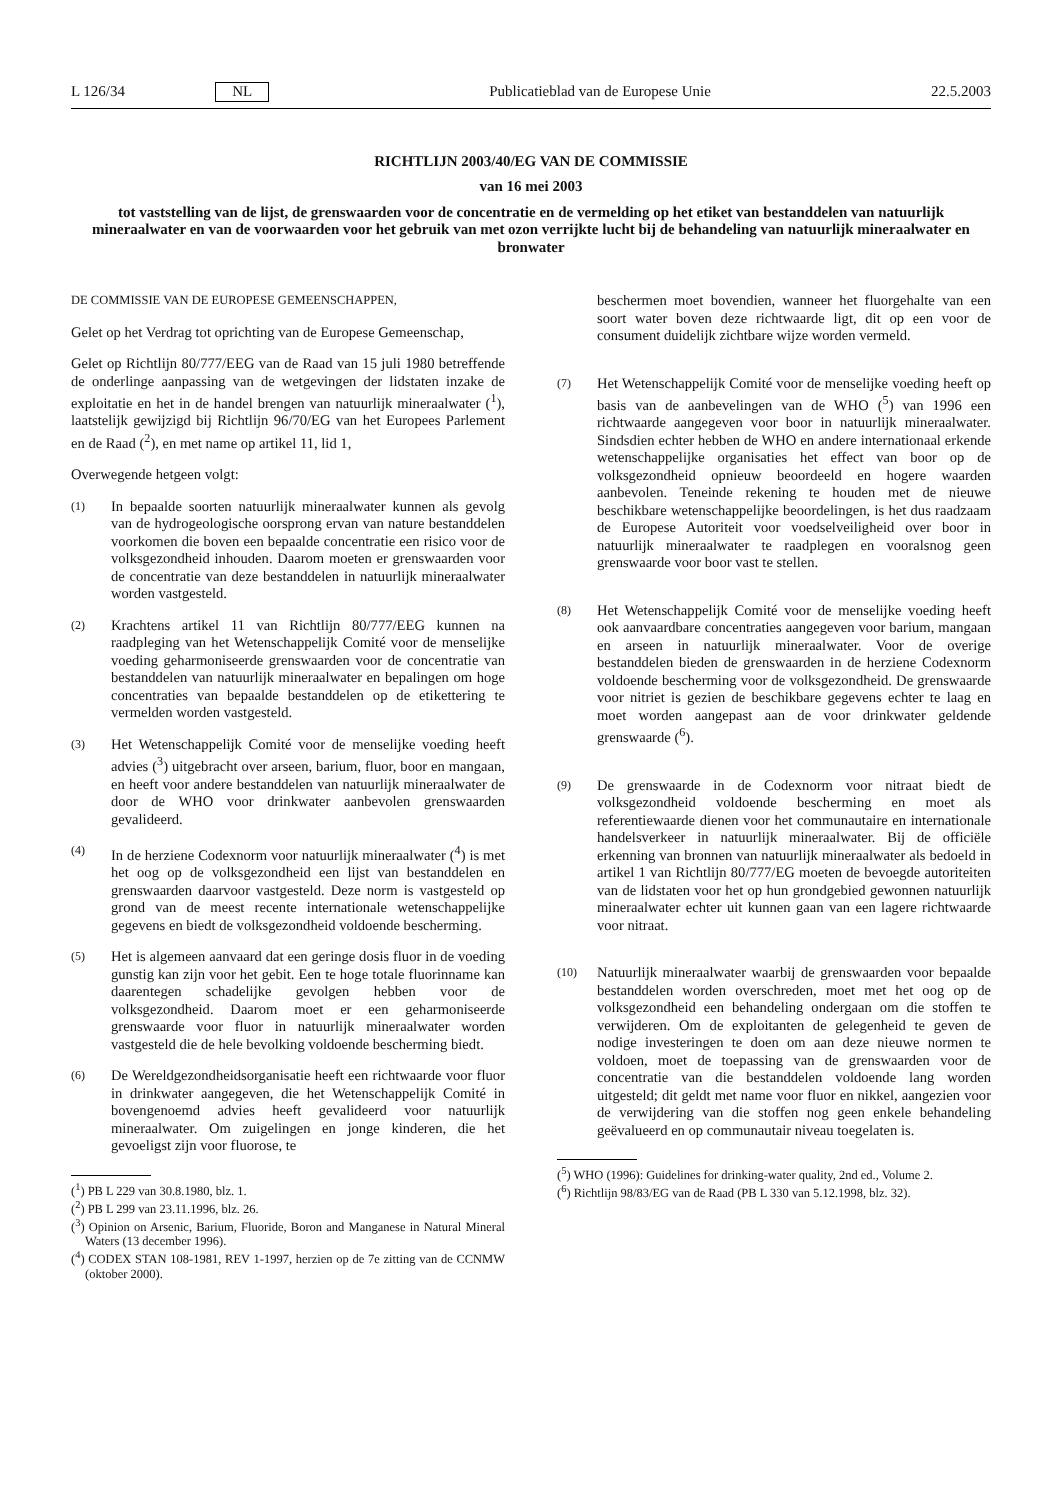L 126/34 NL Publicatieblad van de Europese Unie 22.5.2003
RICHTLIJN 2003/40/EG VAN DE COMMISSIE
van 16 mei 2003
tot vaststelling van de lijst, de grenswaarden voor de concentratie en de vermelding op het etiket van bestanddelen van natuurlijk mineraalwater en van de voorwaarden voor het gebruik van met ozon verrijkte lucht bij de behandeling van natuurlijk mineraalwater en bronwater
DE COMMISSIE VAN DE EUROPESE GEMEENSCHAPPEN,
Gelet op het Verdrag tot oprichting van de Europese Gemeenschap,
Gelet op Richtlijn 80/777/EEG van de Raad van 15 juli 1980 betreffende de onderlinge aanpassing van de wetgevingen der lidstaten inzake de exploitatie en het in de handel brengen van natuurlijk mineraalwater (<sup>1</sup>), laatstelijk gewijzigd bij Richtlijn 96/70/EG van het Europees Parlement en de Raad (<sup>2</sup>), en met name op artikel 11, lid 1,
Overwegende hetgeen volgt:
(1)
In bepaalde soorten natuurlijk mineraalwater kunnen als gevolg van de hydrogeologische oorsprong ervan van nature bestanddelen voorkomen die boven een bepaalde concentratie een risico voor de volksgezondheid inhouden. Daarom moeten er grenswaarden voor de concentratie van deze bestanddelen in natuurlijk mineraalwater worden vastgesteld.
(2)
Krachtens artikel 11 van Richtlijn 80/777/EEG kunnen na raadpleging van het Wetenschappelijk Comité voor de menselijke voeding geharmoniseerde grenswaarden voor de concentratie van bestanddelen van natuurlijk mineraalwater en bepalingen om hoge concentraties van bepaalde bestanddelen op de etikettering te vermelden worden vastgesteld.
(3)
Het Wetenschappelijk Comité voor de menselijke voeding heeft advies (<sup>3</sup>) uitgebracht over arseen, barium, fluor, boor en mangaan, en heeft voor andere bestanddelen van natuurlijk mineraalwater de door de WHO voor drinkwater aanbevolen grenswaarden gevalideerd.
(4)
In de herziene Codexnorm voor natuurlijk mineraalwater (<sup>4</sup>) is met het oog op de volksgezondheid een lijst van bestanddelen en grenswaarden daarvoor vastgesteld. Deze norm is vastgesteld op grond van de meest recente internationale wetenschappelijke gegevens en biedt de volksgezondheid voldoende bescherming.
(5)
Het is algemeen aanvaard dat een geringe dosis fluor in de voeding gunstig kan zijn voor het gebit. Een te hoge totale fluorinname kan daarentegen schadelijke gevolgen hebben voor de volksgezondheid. Daarom moet er een geharmoniseerde grenswaarde voor fluor in natuurlijk mineraalwater worden vastgesteld die de hele bevolking voldoende bescherming biedt.
(6)
De Wereldgezondheidsorganisatie heeft een richtwaarde voor fluor in drinkwater aangegeven, die het Wetenschappelijk Comité in bovengenoemd advies heeft gevalideerd voor natuurlijk mineraalwater. Om zuigelingen en jonge kinderen, die het gevoeligst zijn voor fluorose, te
(<sup>1</sup>) PB L 229 van 30.8.1980, blz. 1.
(<sup>2</sup>) PB L 299 van 23.11.1996, blz. 26.
(<sup>3</sup>) Opinion on Arsenic, Barium, Fluoride, Boron and Manganese in Natural Mineral Waters (13 december 1996).
(<sup>4</sup>) CODEX STAN 108-1981, REV 1-1997, herzien op de 7e zitting van de CCNMW (oktober 2000).
beschermen moet bovendien, wanneer het fluorgehalte van een soort water boven deze richtwaarde ligt, dit op een voor de consument duidelijk zichtbare wijze worden vermeld.
(7)
Het Wetenschappelijk Comité voor de menselijke voeding heeft op basis van de aanbevelingen van de WHO (<sup>5</sup>) van 1996 een richtwaarde aangegeven voor boor in natuurlijk mineraalwater. Sindsdien echter hebben de WHO en andere internationaal erkende wetenschappelijke organisaties het effect van boor op de volksgezondheid opnieuw beoordeeld en hogere waarden aanbevolen. Teneinde rekening te houden met de nieuwe beschikbare wetenschappelijke beoordelingen, is het dus raadzaam de Europese Autoriteit voor voedselveiligheid over boor in natuurlijk mineraalwater te raadplegen en vooralsnog geen grenswaarde voor boor vast te stellen.
(8)
Het Wetenschappelijk Comité voor de menselijke voeding heeft ook aanvaardbare concentraties aangegeven voor barium, mangaan en arseen in natuurlijk mineraalwater. Voor de overige bestanddelen bieden de grenswaarden in de herziene Codexnorm voldoende bescherming voor de volksgezondheid. De grenswaarde voor nitriet is gezien de beschikbare gegevens echter te laag en moet worden aangepast aan de voor drinkwater geldende grenswaarde (<sup>6</sup>).
(9)
De grenswaarde in de Codexnorm voor nitraat biedt de volksgezondheid voldoende bescherming en moet als referentiewaarde dienen voor het communautaire en internationale handelsverkeer in natuurlijk mineraalwater. Bij de officiële erkenning van bronnen van natuurlijk mineraalwater als bedoeld in artikel 1 van Richtlijn 80/777/EG moeten de bevoegde autoriteiten van de lidstaten voor het op hun grondgebied gewonnen natuurlijk mineraalwater echter uit kunnen gaan van een lagere richtwaarde voor nitraat.
(10)
Natuurlijk mineraalwater waarbij de grenswaarden voor bepaalde bestanddelen worden overschreden, moet met het oog op de volksgezondheid een behandeling ondergaan om die stoffen te verwijderen. Om de exploitanten de gelegenheid te geven de nodige investeringen te doen om aan deze nieuwe normen te voldoen, moet de toepassing van de grenswaarden voor de concentratie van die bestanddelen voldoende lang worden uitgesteld; dit geldt met name voor fluor en nikkel, aangezien voor de verwijdering van die stoffen nog geen enkele behandeling geëvalueerd en op communautair niveau toegelaten is.
(<sup>5</sup>) WHO (1996): Guidelines for drinking-water quality, 2nd ed., Volume 2.
(<sup>6</sup>) Richtlijn 98/83/EG van de Raad (PB L 330 van 5.12.1998, blz. 32).